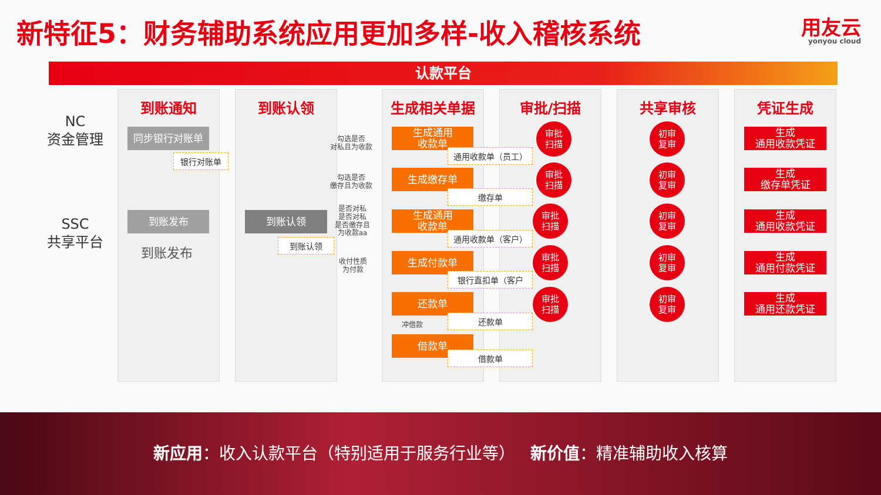新特征5：财务辅助系统应用更加多样-收入稽核系统
用友云
yonyou cloud
认款平台
NC
资金管理
SSC
共享平台
到账通知 到账认领 生成相关单据 审批/扫描 共享审核 凭证生成
同步银行对账单
银行对账单
到账发布
到账发布
到账认领
到账认领
勾选是否
对私且为收款
勾选是否
缴存且为收款
是否对私
是否对私
是否缴存且
为收款aa
收付性质
为付款
生成通用
收款单
通用收款单（员工）
生成缴存单
缴存单
生成通用
收款单
通用收款单（客户）
生成付款单
银行直扣单（客户
还款单
还款单
冲借款
借款单
借款单
审批
扫描
审批
扫描
审批
扫描
审批
扫描
审批
扫描
初审
复审
初审
复审
初审
复审
初审
复审
初审
复审
生成
通用收款凭证
生成
缴存单凭证
生成
通用收款凭证
生成
通用付款凭证
生成
通用还款凭证
新应用：收入认款平台（特别适用于服务行业等） 新价值：精准辅助收入核算